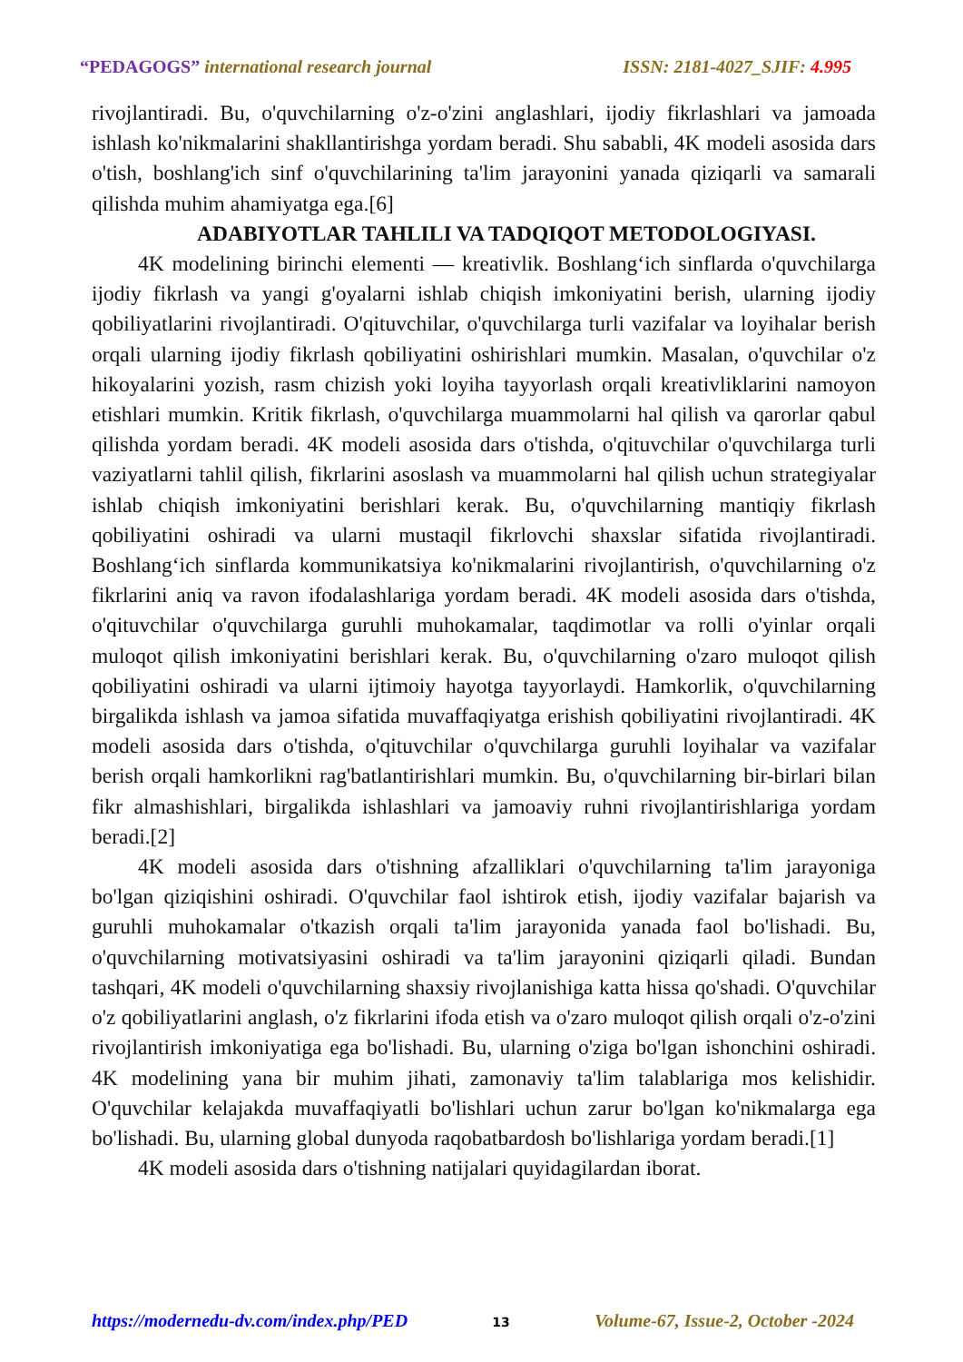“PEDAGOGS” international research journal ISSN: 2181-4027_SJIF: 4.995
rivojlantiradi. Bu, o'quvchilarning o'z-o'zini anglashlari, ijodiy fikrlashlari va jamoada ishlash ko'nikmalarini shakllantirishga yordam beradi. Shu sababli, 4K modeli asosida dars o'tish, boshlang'ich sinf o'quvchilarining ta'lim jarayonini yanada qiziqarli va samarali qilishda muhim ahamiyatga ega.[6]
ADABIYOTLAR TAHLILI VA TADQIQOT METODOLOGIYASI.
4K modelining birinchi elementi — kreativlik. Boshlang‘ich sinflarda o'quvchilarga ijodiy fikrlash va yangi g'oyalarni ishlab chiqish imkoniyatini berish, ularning ijodiy qobiliyatlarini rivojlantiradi. O'qituvchilar, o'quvchilarga turli vazifalar va loyihalar berish orqali ularning ijodiy fikrlash qobiliyatini oshirishlari mumkin. Masalan, o'quvchilar o'z hikoyalarini yozish, rasm chizish yoki loyiha tayyorlash orqali kreativliklarini namoyon etishlari mumkin. Kritik fikrlash, o'quvchilarga muammolarni hal qilish va qarorlar qabul qilishda yordam beradi. 4K modeli asosida dars o'tishda, o'qituvchilar o'quvchilarga turli vaziyatlarni tahlil qilish, fikrlarini asoslash va muammolarni hal qilish uchun strategiyalar ishlab chiqish imkoniyatini berishlari kerak. Bu, o'quvchilarning mantiqiy fikrlash qobiliyatini oshiradi va ularni mustaqil fikrlovchi shaxslar sifatida rivojlantiradi. Boshlang‘ich sinflarda kommunikatsiya ko'nikmalarini rivojlantirish, o'quvchilarning o'z fikrlarini aniq va ravon ifodalashlariga yordam beradi. 4K modeli asosida dars o'tishda, o'qituvchilar o'quvchilarga guruhli muhokamalar, taqdimotlar va rolli o'yinlar orqali muloqot qilish imkoniyatini berishlari kerak. Bu, o'quvchilarning o'zaro muloqot qilish qobiliyatini oshiradi va ularni ijtimoiy hayotga tayyorlaydi. Hamkorlik, o'quvchilarning birgalikda ishlash va jamoa sifatida muvaffaqiyatga erishish qobiliyatini rivojlantiradi. 4K modeli asosida dars o'tishda, o'qituvchilar o'quvchilarga guruhli loyihalar va vazifalar berish orqali hamkorlikni rag'batlantirishlari mumkin. Bu, o'quvchilarning bir-birlari bilan fikr almashishlari, birgalikda ishlashlari va jamoaviy ruhni rivojlantirishlariga yordam beradi.[2]
4K modeli asosida dars o'tishning afzalliklari o'quvchilarning ta'lim jarayoniga bo'lgan qiziqishini oshiradi. O'quvchilar faol ishtirok etish, ijodiy vazifalar bajarish va guruhli muhokamalar o'tkazish orqali ta'lim jarayonida yanada faol bo'lishadi. Bu, o'quvchilarning motivatsiyasini oshiradi va ta'lim jarayonini qiziqarli qiladi. Bundan tashqari, 4K modeli o'quvchilarning shaxsiy rivojlanishiga katta hissa qo'shadi. O'quvchilar o'z qobiliyatlarini anglash, o'z fikrlarini ifoda etish va o'zaro muloqot qilish orqali o'z-o'zini rivojlantirish imkoniyatiga ega bo'lishadi. Bu, ularning o'ziga bo'lgan ishonchini oshiradi. 4K modelining yana bir muhim jihati, zamonaviy ta'lim talablariga mos kelishidir. O'quvchilar kelajakda muvaffaqiyatli bo'lishlari uchun zarur bo'lgan ko'nikmalarga ega bo'lishadi. Bu, ularning global dunyoda raqobatbardosh bo'lishlariga yordam beradi.[1]
4K modeli asosida dars o'tishning natijalari quyidagilardan iborat.
https://modernedu-dv.com/index.php/PED 13 Volume-67, Issue-2, October -2024